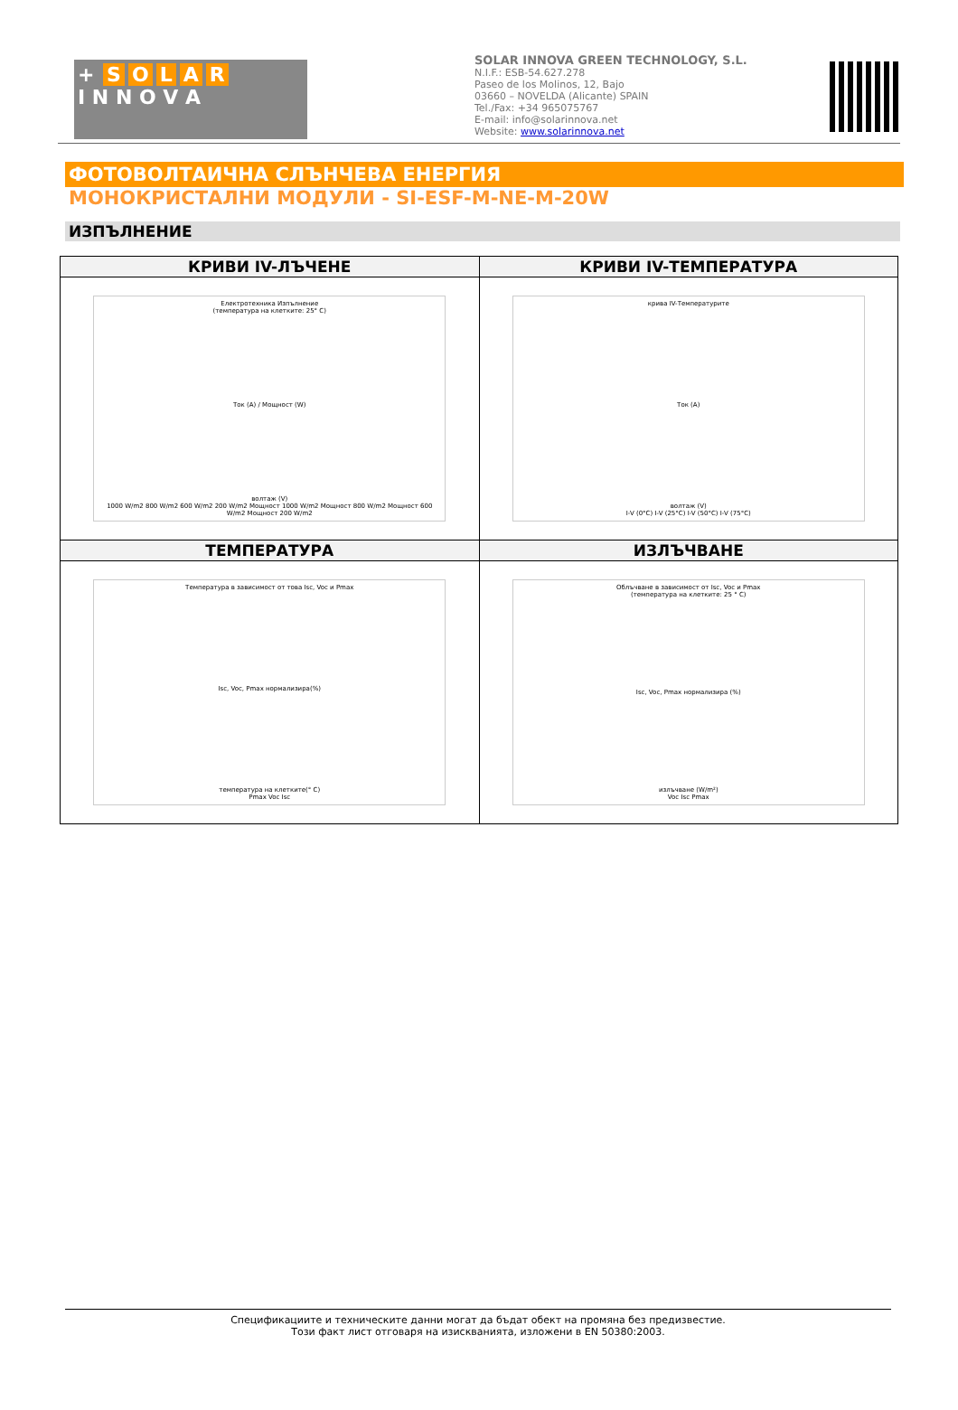+ SOLAR
I N N O V A
SOLAR INNOVA GREEN TECHNOLOGY, S.L.
N.I.F.: ESB-54.627.278
Paseo de los Molinos, 12, Bajo
03660 – NOVELDA (Alicante) SPAIN
Tel./Fax: +34 965075767
E-mail: info@solarinnova.net
Website: www.solarinnova.net
ФОТОВОЛТАИЧНА СЛЪНЧЕВА ЕНЕРГИЯ
МОНОКРИСТАЛНИ МОДУЛИ - SI-ESF-M-NE-M-20W
ИЗПЪЛНЕНИЕ
| КРИВИ IV-ЛЪЧЕНЕ | КРИВИ IV-ТЕМПЕРАТУРА |
| --- | --- |
| Електротехника Изпълнение (температура на клетките: 25° C) Ток (A) / Мощност (W) волтаж (V) 1000 W/m2 800 W/m2 600 W/m2 200 W/m2 Мощност 1000 W/m2 Мощност 800 W/m2 Мощност 600 W/m2 Мощност 200 W/m2 | крива IV-Температурите Ток (A) волтаж (V) I-V (0°C) I-V (25°C) I-V (50°C) I-V (75°C) |
| ТЕМПЕРАТУРА | ИЗЛЪЧВАНЕ |
| Температура в зависимост от това Isc, Voc и Pmax Isc, Voc, Pmax нормализира(%) температура на клетките(° C) Pmax Voc Isc | Облъчване в зависимост от Isc, Voc и Pmax (температура на клетките: 25 ° C) Isc, Voc, Pmax нормализира (%) излъчване (W/m²) Voc Isc Pmax |
Спецификациите и техническите данни могат да бъдат обект на промяна без предизвестие.
Този факт лист отговаря на изискванията, изложени в EN 50380:2003.